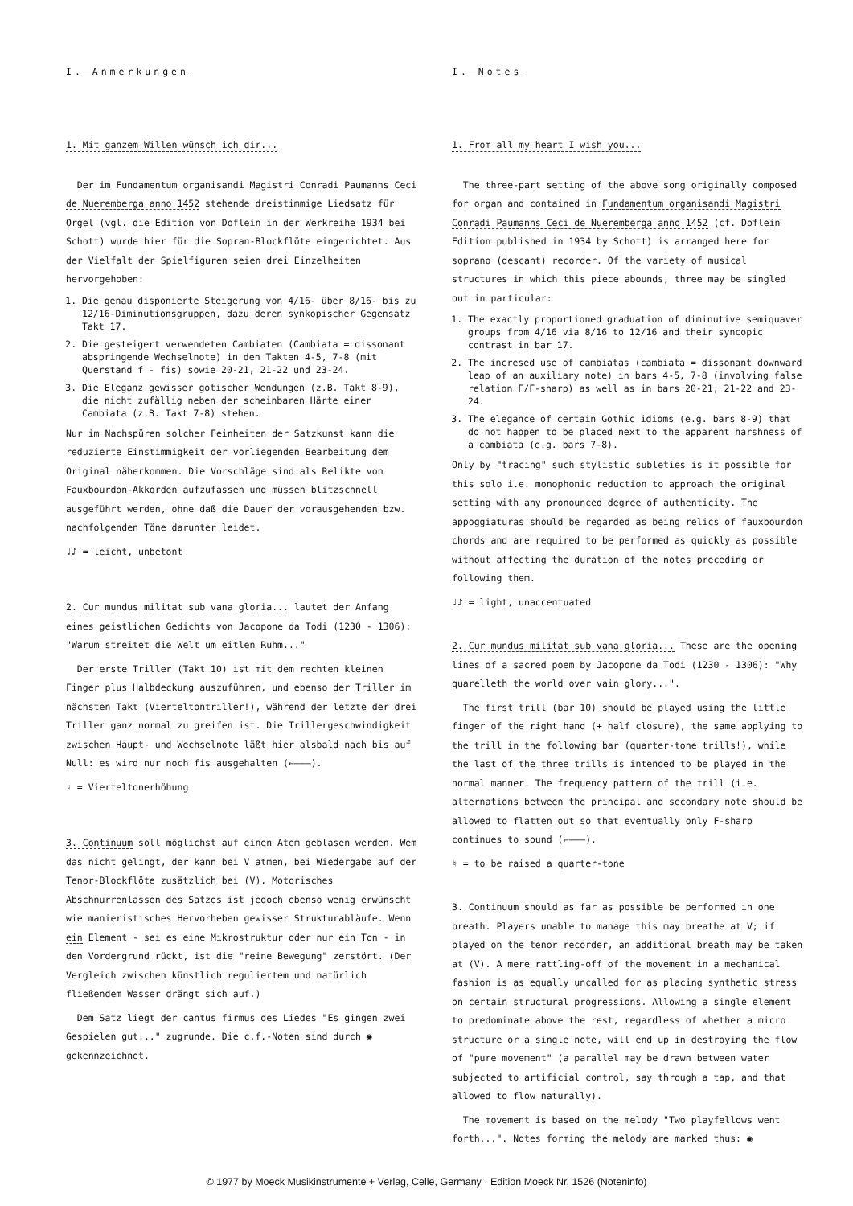I. Anmerkungen
1. Mit ganzem Willen wünsch ich dir...
Der im Fundamentum organisandi Magistri Conradi Paumanns Ceci de Nueremberga anno 1452 stehende dreistimmige Liedsatz für Orgel (vgl. die Edition von Doflein in der Werkreihe 1934 bei Schott) wurde hier für die Sopran-Blockflöte eingerichtet. Aus der Vielfalt der Spielfiguren seien drei Einzelheiten hervorgehoben:
1. Die genau disponierte Steigerung von 4/16- über 8/16- bis zu 12/16-Diminutionsgruppen, dazu deren synkopischer Gegensatz Takt 17.
2. Die gesteigert verwendeten Cambiaten (Cambiata = dissonant abspringende Wechselnote) in den Takten 4-5, 7-8 (mit Querstand f - fis) sowie 20-21, 21-22 und 23-24.
3. Die Eleganz gewisser gotischer Wendungen (z.B. Takt 8-9), die nicht zufällig neben der scheinbaren Härte einer Cambiata (z.B. Takt 7-8) stehen.
Nur im Nachspüren solcher Feinheiten der Satzkunst kann die reduzierte Einstimmigkeit der vorliegenden Bearbeitung dem Original näherkommen. Die Vorschläge sind als Relikte von Fauxbourdon-Akkorden aufzufassen und müssen blitzschnell ausgeführt werden, ohne daß die Dauer der vorausgehenden bzw. nachfolgenden Töne darunter leidet.
♩♪ = leicht, unbetont
2. Cur mundus militat sub vana gloria... lautet der Anfang eines geistlichen Gedichts von Jacopone da Todi (1230 - 1306): "Warum streitet die Welt um eitlen Ruhm..."
Der erste Triller (Takt 10) ist mit dem rechten kleinen Finger plus Halbdeckung auszuführen, und ebenso der Triller im nächsten Takt (Vierteltontriller!), während der letzte der drei Triller ganz normal zu greifen ist. Die Trillergeschwindigkeit zwischen Haupt- und Wechselnote läßt hier alsbald nach bis auf Null: es wird nur noch fis ausgehalten (←———).
♮ = Vierteltonerhöhung
3. Continuum soll möglichst auf einen Atem geblasen werden. Wem das nicht gelingt, der kann bei V atmen, bei Wiedergabe auf der Tenor-Blockflöte zusätzlich bei (V). Motorisches Abschnurrenlassen des Satzes ist jedoch ebenso wenig erwünscht wie manieristisches Hervorheben gewisser Strukturabläufe. Wenn ein Element - sei es eine Mikrostruktur oder nur ein Ton - in den Vordergrund rückt, ist die "reine Bewegung" zerstört. (Der Vergleich zwischen künstlich reguliertem und natürlich fließendem Wasser drängt sich auf.)
Dem Satz liegt der cantus firmus des Liedes "Es gingen zwei Gespielen gut..." zugrunde. Die c.f.-Noten sind durch ◉ gekennzeichnet.
I. Notes
1. From all my heart I wish you...
The three-part setting of the above song originally composed for organ and contained in Fundamentum organisandi Magistri Conradi Paumanns Ceci de Nueremberga anno 1452 (cf. Doflein Edition published in 1934 by Schott) is arranged here for soprano (descant) recorder. Of the variety of musical structures in which this piece abounds, three may be singled out in particular:
1. The exactly proportioned graduation of diminutive semiquaver groups from 4/16 via 8/16 to 12/16 and their syncopic contrast in bar 17.
2. The incresed use of cambiatas (cambiata = dissonant downward leap of an auxiliary note) in bars 4-5, 7-8 (involving false relation F/F-sharp) as well as in bars 20-21, 21-22 and 23-24.
3. The elegance of certain Gothic idioms (e.g. bars 8-9) that do not happen to be placed next to the apparent harshness of a cambiata (e.g. bars 7-8).
Only by "tracing" such stylistic subleties is it possible for this solo i.e. monophonic reduction to approach the original setting with any pronounced degree of authenticity. The appoggiaturas should be regarded as being relics of fauxbourdon chords and are required to be performed as quickly as possible without affecting the duration of the notes preceding or following them.
♩♪ = light, unaccentuated
2. Cur mundus militat sub vana gloria... These are the opening lines of a sacred poem by Jacopone da Todi (1230 - 1306): "Why quarelleth the world over vain glory...".
The first trill (bar 10) should be played using the little finger of the right hand (+ half closure), the same applying to the trill in the following bar (quarter-tone trills!), while the last of the three trills is intended to be played in the normal manner. The frequency pattern of the trill (i.e. alternations between the principal and secondary note should be allowed to flatten out so that eventually only F-sharp continues to sound (←———).
♮ = to be raised a quarter-tone
3. Continuum should as far as possible be performed in one breath. Players unable to manage this may breathe at V; if played on the tenor recorder, an additional breath may be taken at (V). A mere rattling-off of the movement in a mechanical fashion is as equally uncalled for as placing synthetic stress on certain structural progressions. Allowing a single element to predominate above the rest, regardless of whether a micro structure or a single note, will end up in destroying the flow of "pure movement" (a parallel may be drawn between water subjected to artificial control, say through a tap, and that allowed to flow naturally).
The movement is based on the melody "Two playfellows went forth...". Notes forming the melody are marked thus: ◉
© 1977 by Moeck Musikinstrumente + Verlag, Celle, Germany · Edition Moeck Nr. 1526 (Noteninfo)